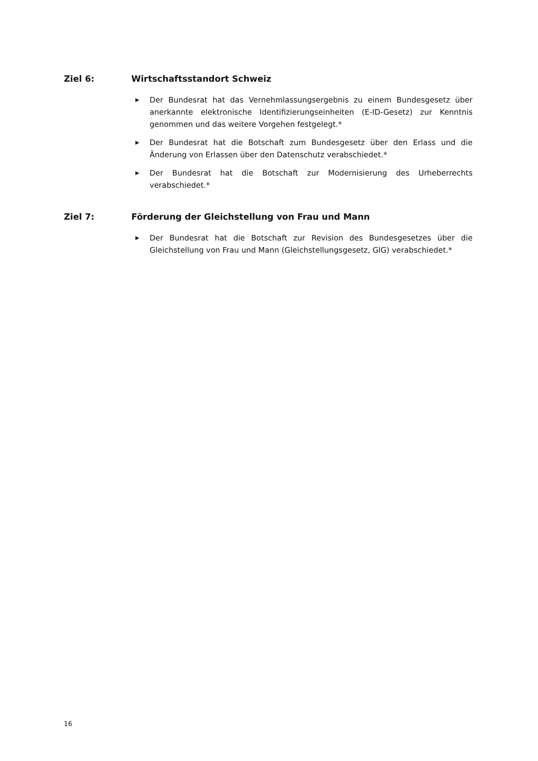Ziel 6: Wirtschaftsstandort Schweiz
▶ Der Bundesrat hat das Vernehmlassungsergebnis zu einem Bundesgesetz über anerkannte elektronische Identifizierungseinheiten (E-ID-Gesetz) zur Kenntnis genommen und das weitere Vorgehen festgelegt.*
▶ Der Bundesrat hat die Botschaft zum Bundesgesetz über den Erlass und die Änderung von Erlassen über den Datenschutz verabschiedet.*
▶ Der Bundesrat hat die Botschaft zur Modernisierung des Urheberrechts verabschiedet.*
Ziel 7: Förderung der Gleichstellung von Frau und Mann
▶ Der Bundesrat hat die Botschaft zur Revision des Bundesgesetzes über die Gleichstellung von Frau und Mann (Gleichstellungsgesetz, GlG) verabschiedet.*
16